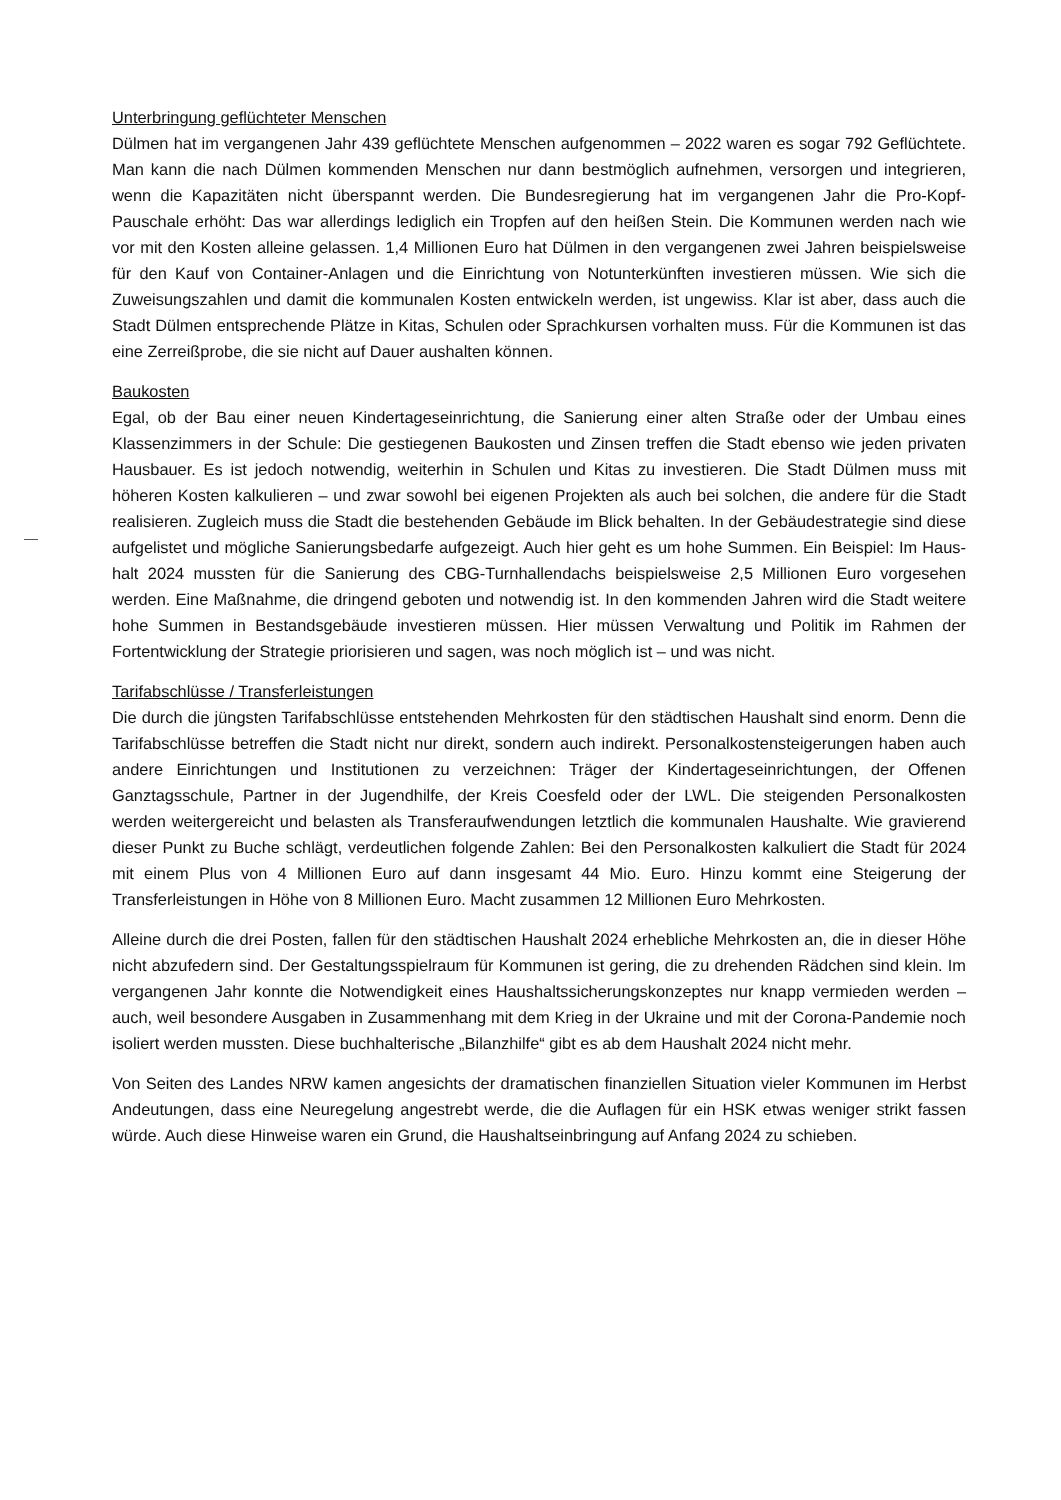Unterbringung geflüchteter Menschen
Dülmen hat im vergangenen Jahr 439 geflüchtete Menschen aufgenommen – 2022 waren es sogar 792 Geflüchtete. Man kann die nach Dülmen kommenden Menschen nur dann bestmöglich auf­nehmen, versorgen und integrieren, wenn die Kapazitäten nicht überspannt werden. Die Bundes­regierung hat im vergangenen Jahr die Pro-Kopf-Pauschale erhöht: Das war allerdings lediglich ein Tropfen auf den heißen Stein. Die Kommunen werden nach wie vor mit den Kosten alleine gelas­sen. 1,4 Millionen Euro hat Dülmen in den vergangenen zwei Jahren beispielsweise für den Kauf von Container-Anlagen und die Einrichtung von Notunterkünften investieren müssen. Wie sich die Zuweisungszahlen und damit die kommunalen Kosten entwickeln werden, ist ungewiss. Klar ist aber, dass auch die Stadt Dülmen entsprechende Plätze in Kitas, Schulen oder Sprachkursen vor­halten muss. Für die Kommunen ist das eine Zerreißprobe, die sie nicht auf Dauer aushalten kön­nen.
Baukosten
Egal, ob der Bau einer neuen Kindertageseinrichtung, die Sanierung einer alten Straße oder der Umbau eines Klassenzimmers in der Schule: Die gestiegenen Baukosten und Zinsen treffen die Stadt ebenso wie jeden privaten Hausbauer. Es ist jedoch notwendig, weiterhin in Schulen und Kitas zu investieren. Die Stadt Dülmen muss mit höheren Kosten kalkulieren – und zwar sowohl bei eigenen Projekten als auch bei solchen, die andere für die Stadt realisieren. Zugleich muss die Stadt die bestehenden Gebäude im Blick behalten. In der Gebäudestrategie sind diese aufgelistet und mögliche Sanierungsbedarfe aufgezeigt. Auch hier geht es um hohe Summen. Ein Beispiel: Im Haus­halt 2024 mussten für die Sanierung des CBG-Turnhallendachs beispielsweise 2,5 Millionen Euro vorgesehen werden. Eine Maßnahme, die dringend geboten und notwendig ist. In den kommen­den Jahren wird die Stadt weitere hohe Summen in Bestandsgebäude investieren müssen. Hier müssen Verwaltung und Politik im Rahmen der Fortentwicklung der Strategie priorisieren und sa­gen, was noch möglich ist – und was nicht.
Tarifabschlüsse / Transferleistungen
Die durch die jüngsten Tarifabschlüsse entstehenden Mehrkosten für den städtischen Haushalt sind enorm. Denn die Tarifabschlüsse betreffen die Stadt nicht nur direkt, sondern auch indirekt. Personalkostensteigerungen haben auch andere Einrichtungen und Institutionen zu verzeichnen: Träger der Kindertageseinrichtungen, der Offenen Ganztagsschule, Partner in der Jugendhilfe, der Kreis Coesfeld oder der LWL. Die steigenden Personalkosten werden weitergereicht und belasten als Transferaufwendungen letztlich die kommunalen Haushalte. Wie gravierend dieser Punkt zu Buche schlägt, verdeutlichen folgende Zahlen: Bei den Personalkosten kalkuliert die Stadt für 2024 mit einem Plus von 4 Millionen Euro auf dann insgesamt 44 Mio. Euro. Hinzu kommt eine Steige­rung der Transferleistungen in Höhe von 8 Millionen Euro. Macht zusammen 12 Millionen Euro Mehrkosten.
Alleine durch die drei Posten, fallen für den städtischen Haushalt 2024 erhebliche Mehrkosten an, die in dieser Höhe nicht abzufedern sind. Der Gestaltungsspielraum für Kommunen ist gering, die zu drehenden Rädchen sind klein. Im vergangenen Jahr konnte die Notwendigkeit eines Haushalts­sicherungskonzeptes nur knapp vermieden werden – auch, weil besondere Ausgaben in Zusam­menhang mit dem Krieg in der Ukraine und mit der Corona-Pandemie noch isoliert werden muss­ten. Diese buchhalterische „Bilanzhilfe“ gibt es ab dem Haushalt 2024 nicht mehr.
Von Seiten des Landes NRW kamen angesichts der dramatischen finanziellen Situation vieler Kom­munen im Herbst Andeutungen, dass eine Neuregelung angestrebt werde, die die Auflagen für ein HSK etwas weniger strikt fassen würde. Auch diese Hinweise waren ein Grund, die Haushaltsein­bringung auf Anfang 2024 zu schieben.